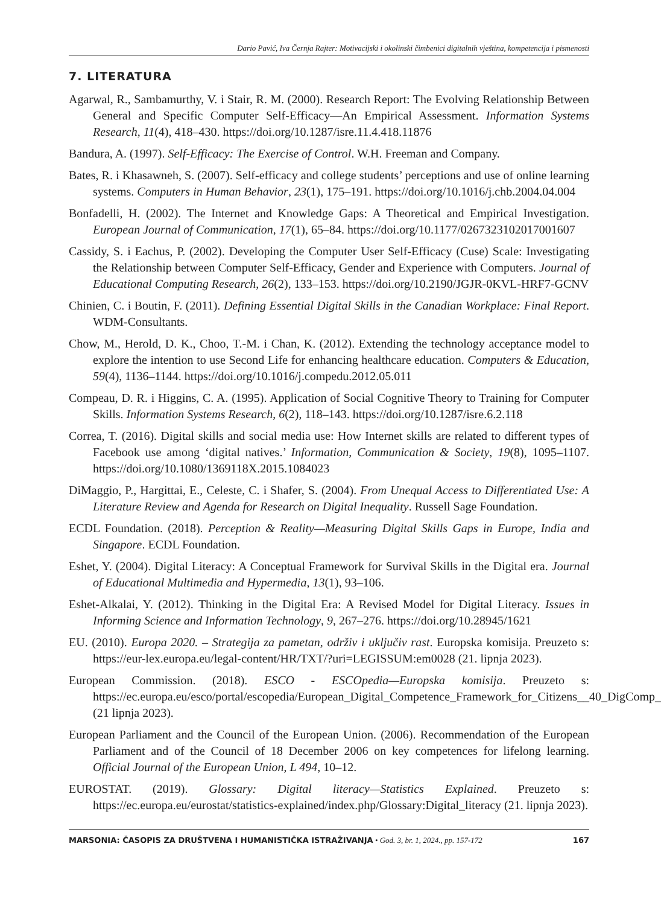Dario Pavić, Iva Černja Rajter: Motivacijski i okolinski čimbenici digitalnih vještina, kompetencija i pismenosti
7. LITERATURA
Agarwal, R., Sambamurthy, V. i Stair, R. M. (2000). Research Report: The Evolving Relationship Between General and Specific Computer Self-Efficacy—An Empirical Assessment. Information Systems Research, 11(4), 418–430. https://doi.org/10.1287/isre.11.4.418.11876
Bandura, A. (1997). Self-Efficacy: The Exercise of Control. W.H. Freeman and Company.
Bates, R. i Khasawneh, S. (2007). Self-efficacy and college students’ perceptions and use of online learning systems. Computers in Human Behavior, 23(1), 175–191. https://doi.org/10.1016/j.chb.2004.04.004
Bonfadelli, H. (2002). The Internet and Knowledge Gaps: A Theoretical and Empirical Investigation. European Journal of Communication, 17(1), 65–84. https://doi.org/10.1177/0267323102017001607
Cassidy, S. i Eachus, P. (2002). Developing the Computer User Self-Efficacy (Cuse) Scale: Investigating the Relationship between Computer Self-Efficacy, Gender and Experience with Computers. Journal of Educational Computing Research, 26(2), 133–153. https://doi.org/10.2190/JGJR-0KVL-HRF7-GCNV
Chinien, C. i Boutin, F. (2011). Defining Essential Digital Skills in the Canadian Workplace: Final Report. WDM-Consultants.
Chow, M., Herold, D. K., Choo, T.-M. i Chan, K. (2012). Extending the technology acceptance model to explore the intention to use Second Life for enhancing healthcare education. Computers & Education, 59(4), 1136–1144. https://doi.org/10.1016/j.compedu.2012.05.011
Compeau, D. R. i Higgins, C. A. (1995). Application of Social Cognitive Theory to Training for Computer Skills. Information Systems Research, 6(2), 118–143. https://doi.org/10.1287/isre.6.2.118
Correa, T. (2016). Digital skills and social media use: How Internet skills are related to different types of Facebook use among ‘digital natives.’ Information, Communication & Society, 19(8), 1095–1107. https://doi.org/10.1080/1369118X.2015.1084023
DiMaggio, P., Hargittai, E., Celeste, C. i Shafer, S. (2004). From Unequal Access to Differentiated Use: A Literature Review and Agenda for Research on Digital Inequality. Russell Sage Foundation.
ECDL Foundation. (2018). Perception & Reality—Measuring Digital Skills Gaps in Europe, India and Singapore. ECDL Foundation.
Eshet, Y. (2004). Digital Literacy: A Conceptual Framework for Survival Skills in the Digital era. Journal of Educational Multimedia and Hypermedia, 13(1), 93–106.
Eshet-Alkalai, Y. (2012). Thinking in the Digital Era: A Revised Model for Digital Literacy. Issues in Informing Science and Information Technology, 9, 267–276. https://doi.org/10.28945/1621
EU. (2010). Europa 2020. – Strategija za pametan, održiv i uključiv rast. Europska komisija. Preuzeto s: https://eur-lex.europa.eu/legal-content/HR/TXT/?uri=LEGISSUM:em0028 (21. lipnja 2023).
European Commission. (2018). ESCO - ESCOpedia—Europska komisija. Preuzeto s: https://ec.europa.eu/esco/portal/escopedia/European_Digital_Competence_Framework_for_Citizens__40_DigComp_ (21 lipnja 2023).
European Parliament and the Council of the European Union. (2006). Recommendation of the European Parliament and of the Council of 18 December 2006 on key competences for lifelong learning. Official Journal of the European Union, L 494, 10–12.
EUROSTAT. (2019). Glossary: Digital literacy—Statistics Explained. Preuzeto s: https://ec.europa.eu/eurostat/statistics-explained/index.php/Glossary:Digital_literacy (21. lipnja 2023).
MARSONIA: ČASOPIS ZA DRUŠTVENA I HUMANISTIČKA ISTRAŽIVANJA • God. 3, br. 1, 2024., pp. 157-172 167